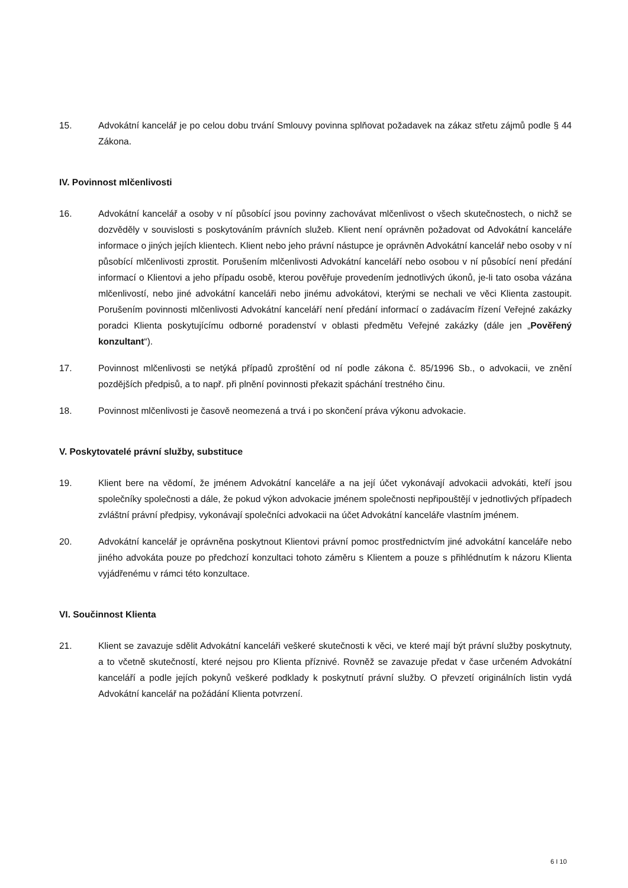15. Advokátní kancelář je po celou dobu trvání Smlouvy povinna splňovat požadavek na zákaz střetu zájmů podle § 44 Zákona.
IV. Povinnost mlčenlivosti
16. Advokátní kancelář a osoby v ní působící jsou povinny zachovávat mlčenlivost o všech skutečnostech, o nichž se dozvěděly v souvislosti s poskytováním právních služeb. Klient není oprávněn požadovat od Advokátní kanceláře informace o jiných jejích klientech. Klient nebo jeho právní nástupce je oprávněn Advokátní kancelář nebo osoby v ní působící mlčenlivosti zprostit. Porušením mlčenlivosti Advokátní kanceláří nebo osobou v ní působící není předání informací o Klientovi a jeho případu osobě, kterou pověřuje provedením jednotlivých úkonů, je-li tato osoba vázána mlčenlivostí, nebo jiné advokátní kanceláři nebo jinému advokátovi, kterými se nechali ve věci Klienta zastoupit. Porušením povinnosti mlčenlivosti Advokátní kanceláří není předání informací o zadávacím řízení Veřejné zakázky poradci Klienta poskytujícímu odborné poradenství v oblasti předmětu Veřejné zakázky (dále jen „Pověřený konzultant“).
17. Povinnost mlčenlivosti se netýká případů zproštění od ní podle zákona č. 85/1996 Sb., o advokacii, ve znění pozdějších předpisů, a to např. při plnění povinnosti překazit spáchání trestného činu.
18. Povinnost mlčenlivosti je časově neomezená a trvá i po skončení práva výkonu advokacie.
V. Poskytovatelé právní služby, substituce
19. Klient bere na vědomí, že jménem Advokátní kanceláře a na její účet vykonávají advokacii advokáti, kteří jsou společníky společnosti a dále, že pokud výkon advokacie jménem společnosti nepřipouštějí v jednotlivých případech zvláštní právní předpisy, vykonávají společníci advokacii na účet Advokátní kanceláře vlastním jménem.
20. Advokátní kancelář je oprávněna poskytnout Klientovi právní pomoc prostřednictvím jiné advokátní kanceláře nebo jiného advokáta pouze po předchozí konzultaci tohoto záměru s Klientem a pouze s přihlédnutím k názoru Klienta vyjádřenému v rámci této konzultace.
VI. Součinnost Klienta
21. Klient se zavazuje sdělit Advokátní kanceláři veškeré skutečnosti k věci, ve které mají být právní služby poskytnuty, a to včetně skutečností, které nejsou pro Klienta příznivé. Rovněž se zavazuje předat v čase určeném Advokátní kanceláří a podle jejích pokynů veškeré podklady k poskytnutí právní služby. O převzetí originálních listin vydá Advokátní kancelář na požádání Klienta potvrzení.
6 I 10